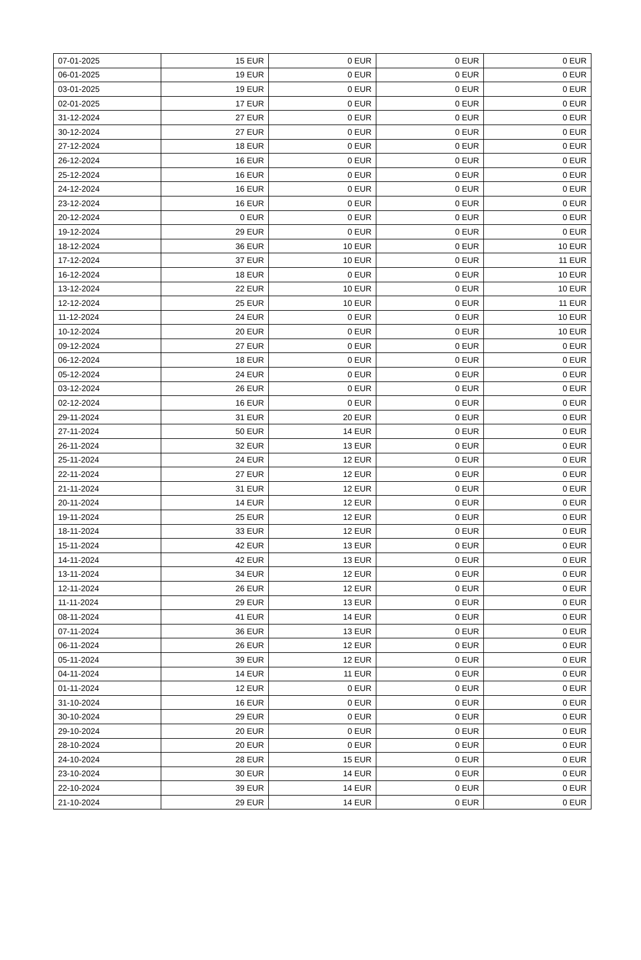| 07-01-2025 | 15 EUR | 0 EUR | 0 EUR | 0 EUR |
| 06-01-2025 | 19 EUR | 0 EUR | 0 EUR | 0 EUR |
| 03-01-2025 | 19 EUR | 0 EUR | 0 EUR | 0 EUR |
| 02-01-2025 | 17 EUR | 0 EUR | 0 EUR | 0 EUR |
| 31-12-2024 | 27 EUR | 0 EUR | 0 EUR | 0 EUR |
| 30-12-2024 | 27 EUR | 0 EUR | 0 EUR | 0 EUR |
| 27-12-2024 | 18 EUR | 0 EUR | 0 EUR | 0 EUR |
| 26-12-2024 | 16 EUR | 0 EUR | 0 EUR | 0 EUR |
| 25-12-2024 | 16 EUR | 0 EUR | 0 EUR | 0 EUR |
| 24-12-2024 | 16 EUR | 0 EUR | 0 EUR | 0 EUR |
| 23-12-2024 | 16 EUR | 0 EUR | 0 EUR | 0 EUR |
| 20-12-2024 | 0 EUR | 0 EUR | 0 EUR | 0 EUR |
| 19-12-2024 | 29 EUR | 0 EUR | 0 EUR | 0 EUR |
| 18-12-2024 | 36 EUR | 10 EUR | 0 EUR | 10 EUR |
| 17-12-2024 | 37 EUR | 10 EUR | 0 EUR | 11 EUR |
| 16-12-2024 | 18 EUR | 0 EUR | 0 EUR | 10 EUR |
| 13-12-2024 | 22 EUR | 10 EUR | 0 EUR | 10 EUR |
| 12-12-2024 | 25 EUR | 10 EUR | 0 EUR | 11 EUR |
| 11-12-2024 | 24 EUR | 0 EUR | 0 EUR | 10 EUR |
| 10-12-2024 | 20 EUR | 0 EUR | 0 EUR | 10 EUR |
| 09-12-2024 | 27 EUR | 0 EUR | 0 EUR | 0 EUR |
| 06-12-2024 | 18 EUR | 0 EUR | 0 EUR | 0 EUR |
| 05-12-2024 | 24 EUR | 0 EUR | 0 EUR | 0 EUR |
| 03-12-2024 | 26 EUR | 0 EUR | 0 EUR | 0 EUR |
| 02-12-2024 | 16 EUR | 0 EUR | 0 EUR | 0 EUR |
| 29-11-2024 | 31 EUR | 20 EUR | 0 EUR | 0 EUR |
| 27-11-2024 | 50 EUR | 14 EUR | 0 EUR | 0 EUR |
| 26-11-2024 | 32 EUR | 13 EUR | 0 EUR | 0 EUR |
| 25-11-2024 | 24 EUR | 12 EUR | 0 EUR | 0 EUR |
| 22-11-2024 | 27 EUR | 12 EUR | 0 EUR | 0 EUR |
| 21-11-2024 | 31 EUR | 12 EUR | 0 EUR | 0 EUR |
| 20-11-2024 | 14 EUR | 12 EUR | 0 EUR | 0 EUR |
| 19-11-2024 | 25 EUR | 12 EUR | 0 EUR | 0 EUR |
| 18-11-2024 | 33 EUR | 12 EUR | 0 EUR | 0 EUR |
| 15-11-2024 | 42 EUR | 13 EUR | 0 EUR | 0 EUR |
| 14-11-2024 | 42 EUR | 13 EUR | 0 EUR | 0 EUR |
| 13-11-2024 | 34 EUR | 12 EUR | 0 EUR | 0 EUR |
| 12-11-2024 | 26 EUR | 12 EUR | 0 EUR | 0 EUR |
| 11-11-2024 | 29 EUR | 13 EUR | 0 EUR | 0 EUR |
| 08-11-2024 | 41 EUR | 14 EUR | 0 EUR | 0 EUR |
| 07-11-2024 | 36 EUR | 13 EUR | 0 EUR | 0 EUR |
| 06-11-2024 | 26 EUR | 12 EUR | 0 EUR | 0 EUR |
| 05-11-2024 | 39 EUR | 12 EUR | 0 EUR | 0 EUR |
| 04-11-2024 | 14 EUR | 11 EUR | 0 EUR | 0 EUR |
| 01-11-2024 | 12 EUR | 0 EUR | 0 EUR | 0 EUR |
| 31-10-2024 | 16 EUR | 0 EUR | 0 EUR | 0 EUR |
| 30-10-2024 | 29 EUR | 0 EUR | 0 EUR | 0 EUR |
| 29-10-2024 | 20 EUR | 0 EUR | 0 EUR | 0 EUR |
| 28-10-2024 | 20 EUR | 0 EUR | 0 EUR | 0 EUR |
| 24-10-2024 | 28 EUR | 15 EUR | 0 EUR | 0 EUR |
| 23-10-2024 | 30 EUR | 14 EUR | 0 EUR | 0 EUR |
| 22-10-2024 | 39 EUR | 14 EUR | 0 EUR | 0 EUR |
| 21-10-2024 | 29 EUR | 14 EUR | 0 EUR | 0 EUR |